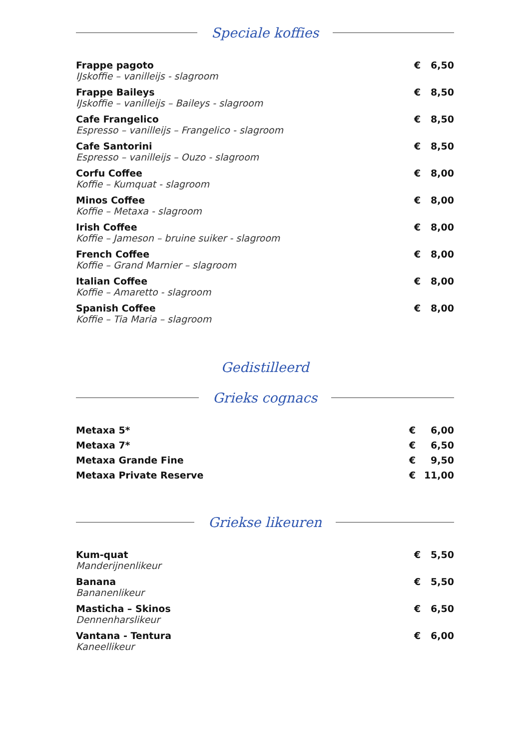Speciale koffies
| Frappe pagoto IJskoffie – vanilleijs - slagroom | € | 6,50 |
| Frappe Baileys IJskoffie – vanilleijs – Baileys - slagroom | € | 8,50 |
| Cafe Frangelico Espresso – vanilleijs – Frangelico - slagroom | € | 8,50 |
| Cafe Santorini Espresso – vanilleijs – Ouzo - slagroom | € | 8,50 |
| Corfu Coffee Koffie – Kumquat - slagroom | € | 8,00 |
| Minos Coffee Koffie – Metaxa - slagroom | € | 8,00 |
| Irish Coffee Koffie – Jameson – bruine suiker - slagroom | € | 8,00 |
| French Coffee Koffie – Grand Marnier – slagroom | € | 8,00 |
| Italian Coffee Koffie – Amaretto - slagroom | € | 8,00 |
| Spanish Coffee Koffie – Tia Maria – slagroom | € | 8,00 |
Gedistilleerd
Grieks cognacs
| Metaxa 5* | € | 6,00 |
| Metaxa 7* | € | 6,50 |
| Metaxa Grande Fine | € | 9,50 |
| Metaxa Private Reserve | € | 11,00 |
Griekse likeuren
| Kum-quat Manderijnenlikeur | € | 5,50 |
| Banana Bananenlikeur | € | 5,50 |
| Masticha – Skinos Dennenharslikeur | € | 6,50 |
| Vantana - Tentura Kaneellikeur | € | 6,00 |